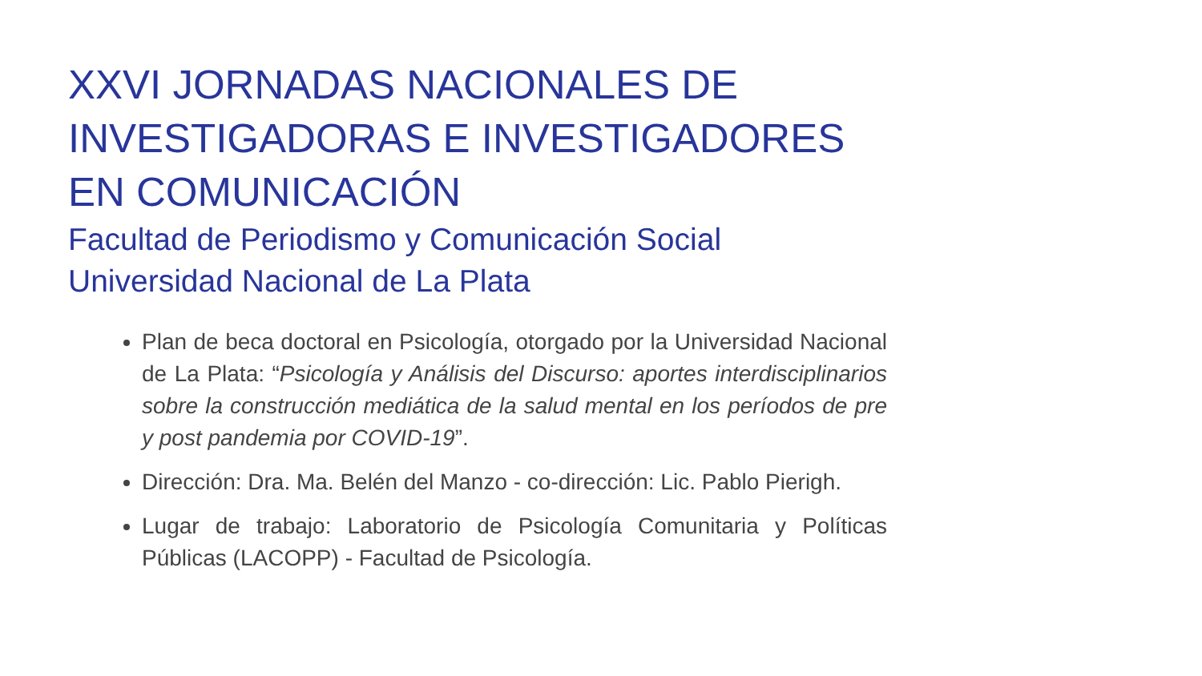XXVI JORNADAS NACIONALES DE
INVESTIGADORAS E INVESTIGADORES
EN COMUNICACIÓN
Facultad de Periodismo y Comunicación Social
Universidad Nacional de La Plata
Plan de beca doctoral en Psicología, otorgado por la Universidad Nacional de La Plata: “Psicología y Análisis del Discurso: aportes interdisciplinarios sobre la construcción mediática de la salud mental en los períodos de pre y post pandemia por COVID-19”.
Dirección: Dra. Ma. Belén del Manzo - co-dirección: Lic. Pablo Pierigh.
Lugar de trabajo: Laboratorio de Psicología Comunitaria y Políticas Públicas (LACOPP) - Facultad de Psicología.